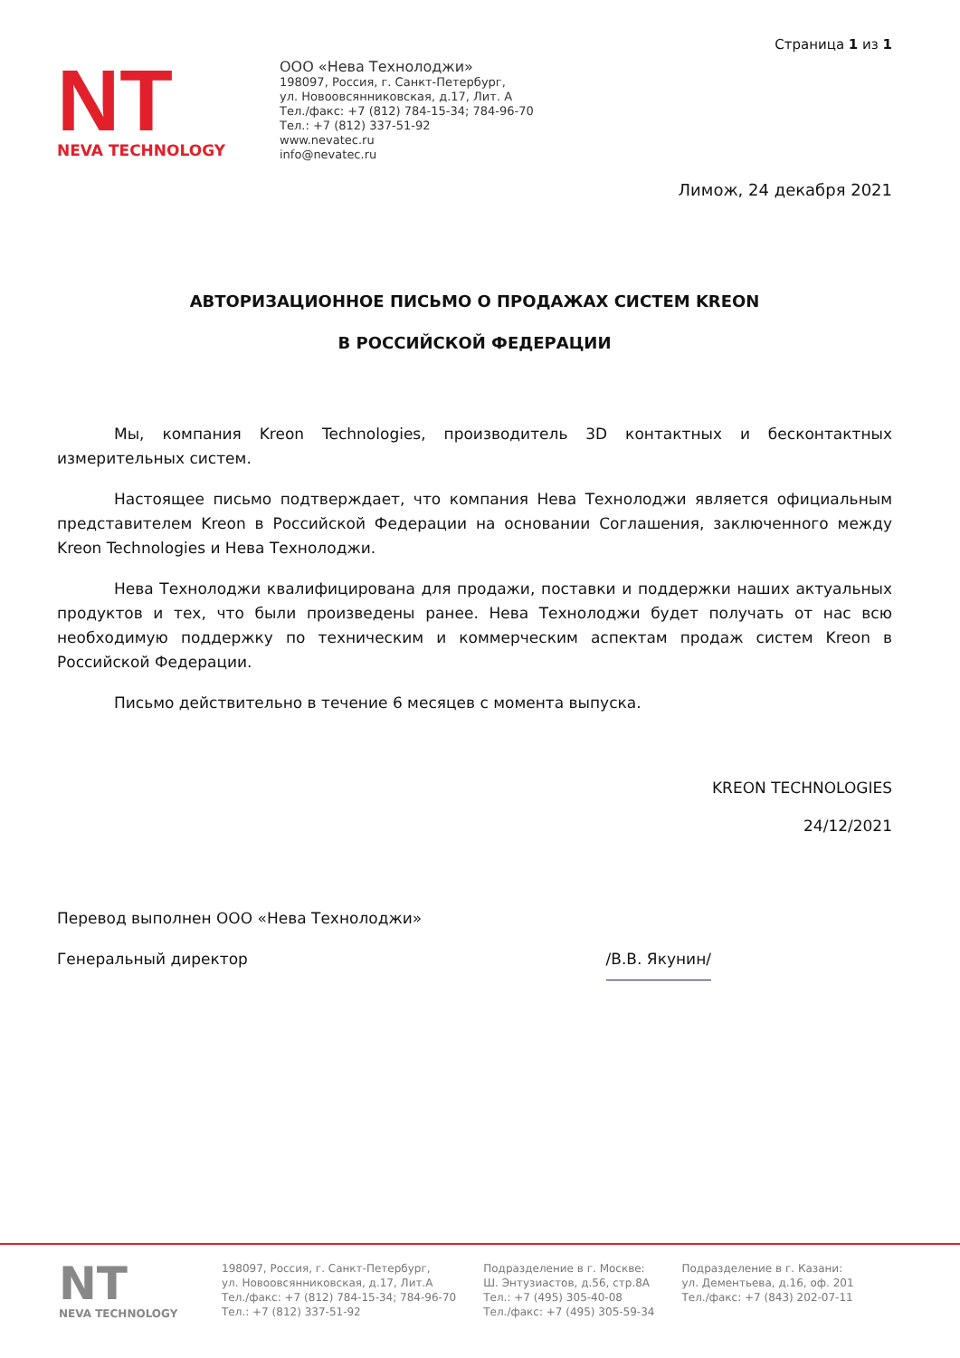Страница 1 из 1
NT
NEVA TECHNOLOGY
ООО «Нева Технолоджи»
198097, Россия, г. Санкт-Петербург,
ул. Новоовсянниковская, д.17, Лит. А
Тел./факс: +7 (812) 784-15-34; 784-96-70
Тел.: +7 (812) 337-51-92
www.nevatec.ru
info@nevatec.ru
Лимож, 24 декабря 2021
АВТОРИЗАЦИОННОЕ ПИСЬМО О ПРОДАЖАХ СИСТЕМ KREON
В РОССИЙСКОЙ ФЕДЕРАЦИИ
Мы, компания Kreon Technologies, производитель 3D контактных и бесконтактных измерительных систем.
Настоящее письмо подтверждает, что компания Нева Технолоджи является официальным представителем Kreon в Российской Федерации на основании Соглашения, заключенного между Kreon Technologies и Нева Технолоджи.
Нева Технолоджи квалифицирована для продажи, поставки и поддержки наших актуальных продуктов и тех, что были произведены ранее. Нева Технолоджи будет получать от нас всю необходимую поддержку по техническим и коммерческим аспектам продаж систем Kreon в Российской Федерации.
Письмо действительно в течение 6 месяцев с момента выпуска.
KREON TECHNOLOGIES
24/12/2021
Перевод выполнен ООО «Нева Технолоджи»
Генеральный директор /В.В. Якунин/
NT
NEVA TECHNOLOGY
198097, Россия, г. Санкт-Петербург,
ул. Новоовсянниковская, д.17, Лит.А
Тел./факс: +7 (812) 784-15-34; 784-96-70
Тел.: +7 (812) 337-51-92
Подразделение в г. Москве:
Ш. Энтузиастов, д.56, стр.8А
Тел.: +7 (495) 305-40-08
Тел./факс: +7 (495) 305-59-34
Подразделение в г. Казани:
ул. Дементьева, д.16, оф. 201
Тел./факс: +7 (843) 202-07-11